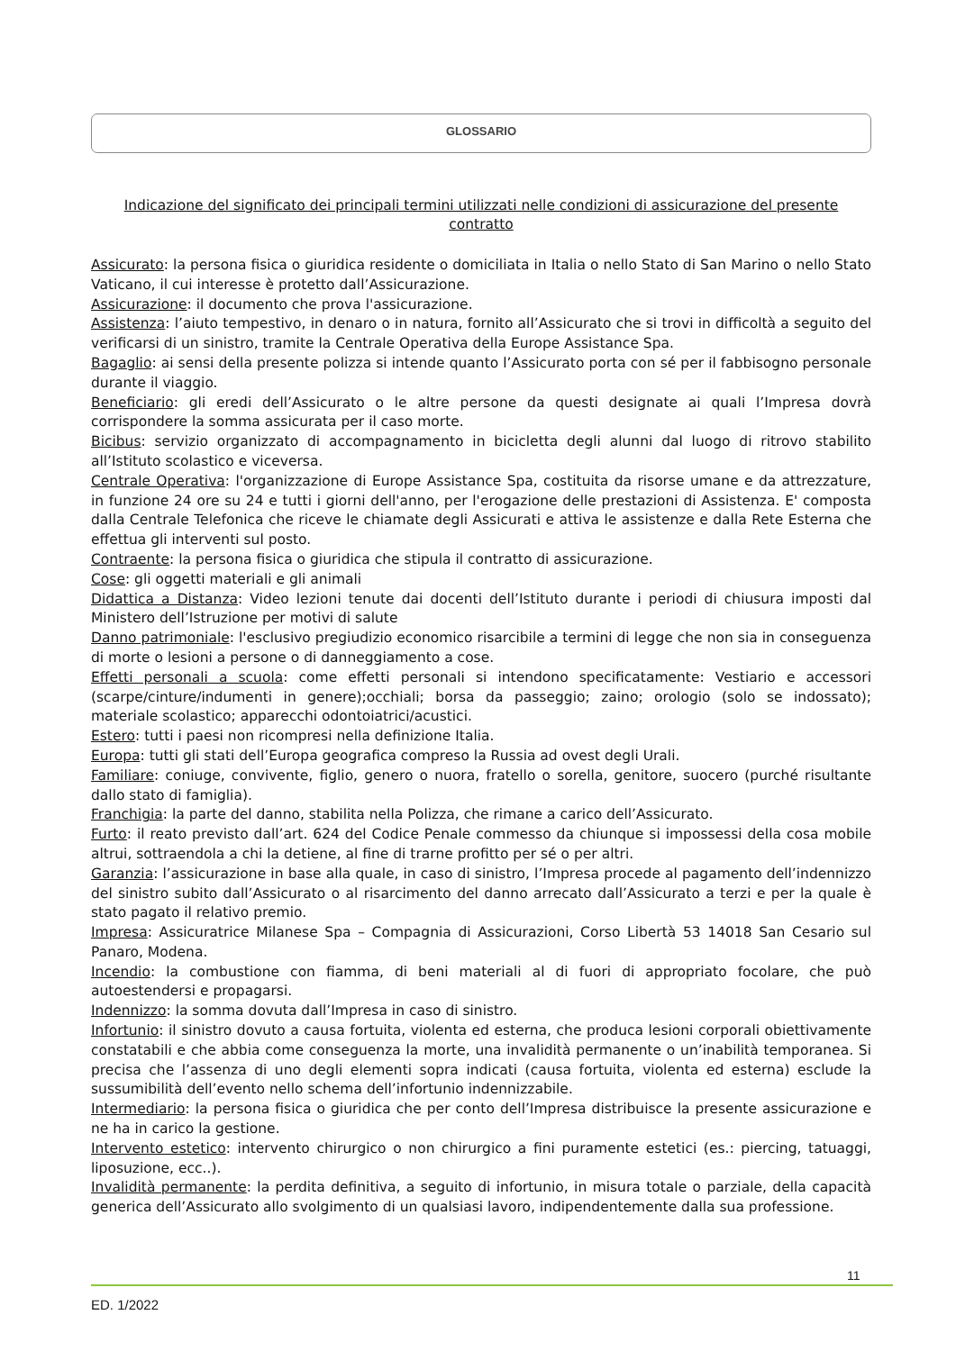GLOSSARIO
Indicazione del significato dei principali termini utilizzati nelle condizioni di assicurazione del presente contratto
Assicurato: la persona fisica o giuridica residente o domiciliata in Italia o nello Stato di San Marino o nello Stato Vaticano, il cui interesse è protetto dall’Assicurazione.
Assicurazione: il documento che prova l'assicurazione.
Assistenza: l’aiuto tempestivo, in denaro o in natura, fornito all’Assicurato che si trovi in difficoltà a seguito del verificarsi di un sinistro, tramite la Centrale Operativa della Europe Assistance Spa.
Bagaglio: ai sensi della presente polizza si intende quanto l’Assicurato porta con sé per il fabbisogno personale durante il viaggio.
Beneficiario: gli eredi dell’Assicurato o le altre persone da questi designate ai quali l’Impresa dovrà corrispondere la somma assicurata per il caso morte.
Bicibus: servizio organizzato di accompagnamento in bicicletta degli alunni dal luogo di ritrovo stabilito all’Istituto scolastico e viceversa.
Centrale Operativa: l'organizzazione di Europe Assistance Spa, costituita da risorse umane e da attrezzature, in funzione 24 ore su 24 e tutti i giorni dell'anno, per l'erogazione delle prestazioni di Assistenza. E' composta dalla Centrale Telefonica che riceve le chiamate degli Assicurati e attiva le assistenze e dalla Rete Esterna che effettua gli interventi sul posto.
Contraente: la persona fisica o giuridica che stipula il contratto di assicurazione.
Cose: gli oggetti materiali e gli animali
Didattica a Distanza: Video lezioni tenute dai docenti dell’Istituto durante i periodi di chiusura imposti dal Ministero dell’Istruzione per motivi di salute
Danno patrimoniale: l'esclusivo pregiudizio economico risarcibile a termini di legge che non sia in conseguenza di morte o lesioni a persone o di danneggiamento a cose.
Effetti personali a scuola: come effetti personali si intendono specificatamente: Vestiario e accessori (scarpe/cinture/indumenti in genere);occhiali; borsa da passeggio; zaino; orologio (solo se indossato); materiale scolastico; apparecchi odontoiatrici/acustici.
Estero: tutti i paesi non ricompresi nella definizione Italia.
Europa: tutti gli stati dell’Europa geografica compreso la Russia ad ovest degli Urali.
Familiare: coniuge, convivente, figlio, genero o nuora, fratello o sorella, genitore, suocero (purché risultante dallo stato di famiglia).
Franchigia: la parte del danno, stabilita nella Polizza, che rimane a carico dell’Assicurato.
Furto: il reato previsto dall’art. 624 del Codice Penale commesso da chiunque si impossessi della cosa mobile altrui, sottraendola a chi la detiene, al fine di trarne profitto per sé o per altri.
Garanzia: l’assicurazione in base alla quale, in caso di sinistro, l’Impresa procede al pagamento dell’indennizzo del sinistro subito dall’Assicurato o al risarcimento del danno arrecato dall’Assicurato a terzi e per la quale è stato pagato il relativo premio.
Impresa: Assicuratrice Milanese Spa – Compagnia di Assicurazioni, Corso Libertà 53 14018 San Cesario sul Panaro, Modena.
Incendio: la combustione con fiamma, di beni materiali al di fuori di appropriato focolare, che può autoestendersi e propagarsi.
Indennizzo: la somma dovuta dall’Impresa in caso di sinistro.
Infortunio: il sinistro dovuto a causa fortuita, violenta ed esterna, che produca lesioni corporali obiettivamente constatabili e che abbia come conseguenza la morte, una invalidità permanente o un’inabilità temporanea. Si precisa che l’assenza di uno degli elementi sopra indicati (causa fortuita, violenta ed esterna) esclude la sussumibilità dell’evento nello schema dell’infortunio indennizzabile.
Intermediario: la persona fisica o giuridica che per conto dell’Impresa distribuisce la presente assicurazione e ne ha in carico la gestione.
Intervento estetico: intervento chirurgico o non chirurgico a fini puramente estetici (es.: piercing, tatuaggi, liposuzione, ecc..).
Invalidità permanente: la perdita definitiva, a seguito di infortunio, in misura totale o parziale, della capacità generica dell’Assicurato allo svolgimento di un qualsiasi lavoro, indipendentemente dalla sua professione.
11
ED. 1/2022